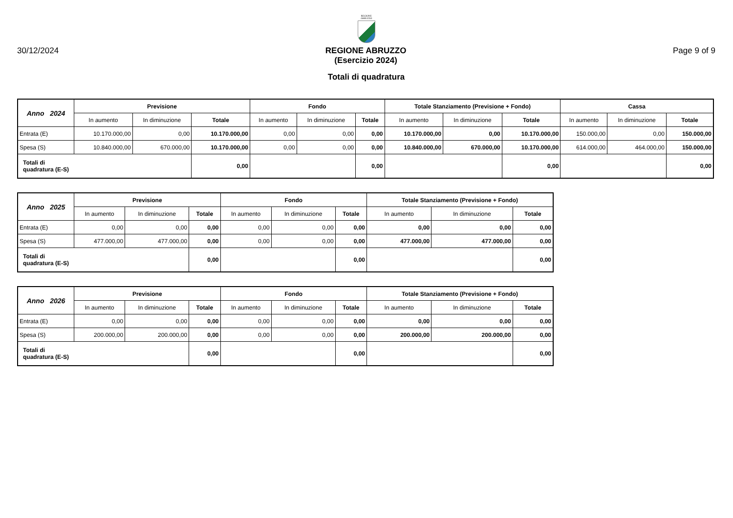REGIONE
ABRUZZO
30/12/2024 REGIONE ABRUZZO
(Esercizio 2024)
Page 9 of 9
Totali di quadratura
| Anno 2024 | Previsione | | | Fondo | | | Totale Stanziamento (Previsione + Fondo) | | | Cassa | | |
| --- | --- | --- | --- | --- | --- | --- | --- | --- | --- | --- | --- | --- |
| | In aumento | In diminuzione | Totale | In aumento | In diminuzione | Totale | In aumento | In diminuzione | Totale | In aumento | In diminuzione | Totale |
| Entrata (E) | 10.170.000,00 | 0,00 | 10.170.000,00 | 0,00 | 0,00 | 0,00 | 10.170.000,00 | 0,00 | 10.170.000,00 | 150.000,00 | 0,00 | 150.000,00 |
| Spesa (S) | 10.840.000,00 | 670.000,00 | 10.170.000,00 | 0,00 | 0,00 | 0,00 | 10.840.000,00 | 670.000,00 | 10.170.000,00 | 614.000,00 | 464.000,00 | 150.000,00 |
| Totali di quadratura (E-S) | | | 0,00 | | | 0,00 | | | 0,00 | | | 0,00 |
| Anno 2025 | Previsione | | | Fondo | | | Totale Stanziamento (Previsione + Fondo) | | |
| --- | --- | --- | --- | --- | --- | --- | --- | --- | --- |
| | In aumento | In diminuzione | Totale | In aumento | In diminuzione | Totale | In aumento | In diminuzione | Totale |
| Entrata (E) | 0,00 | 0,00 | 0,00 | 0,00 | 0,00 | 0,00 | 0,00 | 0,00 | 0,00 |
| Spesa (S) | 477.000,00 | 477.000,00 | 0,00 | 0,00 | 0,00 | 0,00 | 477.000,00 | 477.000,00 | 0,00 |
| Totali di quadratura (E-S) | | | 0,00 | | | 0,00 | | | 0,00 |
| Anno 2026 | Previsione | | | Fondo | | | Totale Stanziamento (Previsione + Fondo) | | |
| --- | --- | --- | --- | --- | --- | --- | --- | --- | --- |
| | In aumento | In diminuzione | Totale | In aumento | In diminuzione | Totale | In aumento | In diminuzione | Totale |
| Entrata (E) | 0,00 | 0,00 | 0,00 | 0,00 | 0,00 | 0,00 | 0,00 | 0,00 | 0,00 |
| Spesa (S) | 200.000,00 | 200.000,00 | 0,00 | 0,00 | 0,00 | 0,00 | 200.000,00 | 200.000,00 | 0,00 |
| Totali di quadratura (E-S) | | | 0,00 | | | 0,00 | | | 0,00 |